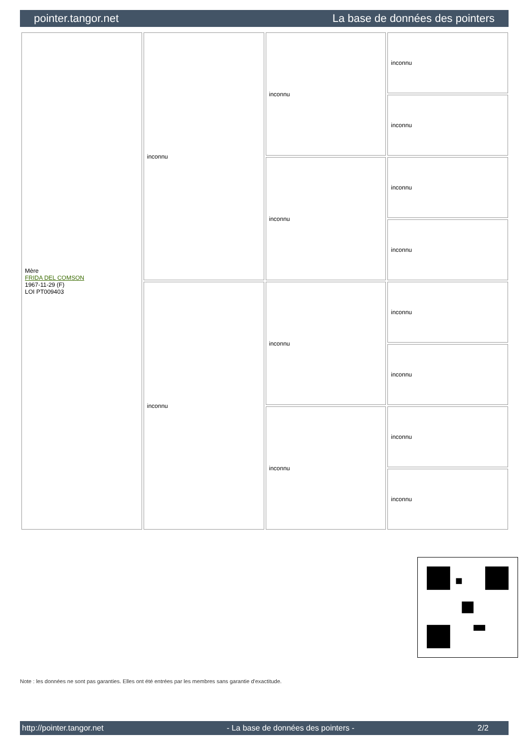pointer.tangor.net La base de données des pointers
| Mère FRIDA DEL COMSON 1967-11-29 (F) LOI PT009403 | inconnu | inconnu | inconnu |
| | | | inconnu |
| | | inconnu | inconnu |
| | | | inconnu |
| | inconnu | inconnu | inconnu |
| | | | inconnu |
| | | inconnu | inconnu |
| | | | inconnu |
Note : les données ne sont pas garanties. Elles ont été entrées par les membres sans garantie d'exactitude.
http://pointer.tangor.net - La base de données des pointers - 2/2